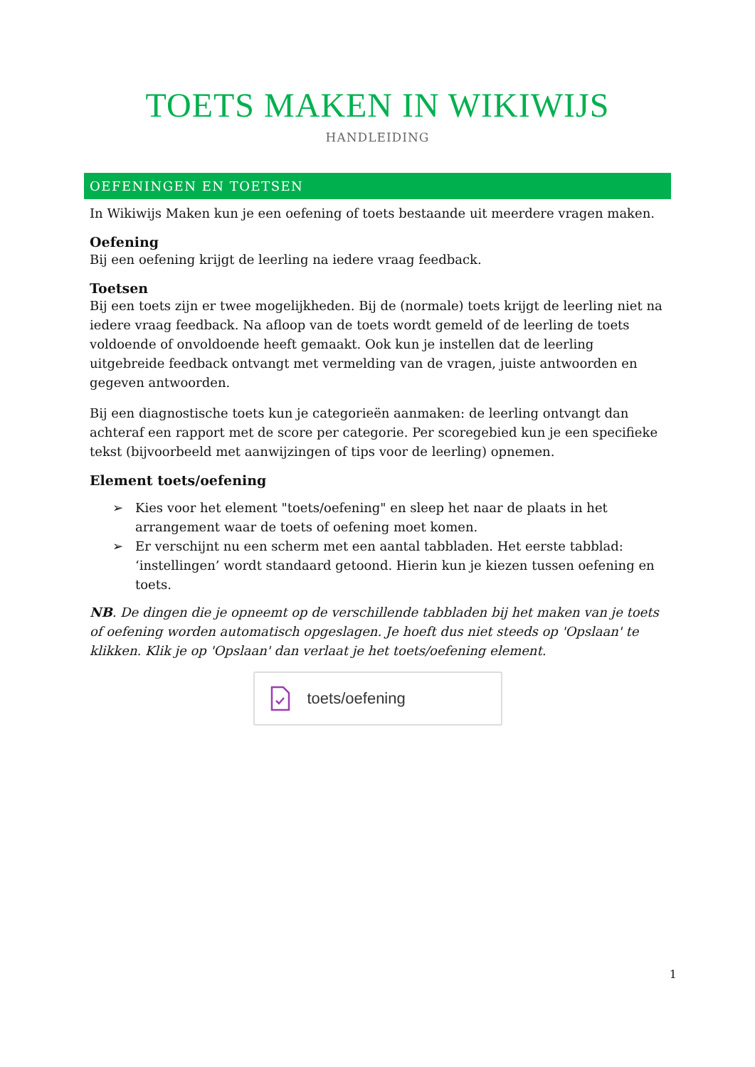TOETS MAKEN IN WIKIWIJS
HANDLEIDING
OEFENINGEN EN TOETSEN
In Wikiwijs Maken kun je een oefening of toets bestaande uit meerdere vragen maken.
Oefening
Bij een oefening krijgt de leerling na iedere vraag feedback.
Toetsen
Bij een toets zijn er twee mogelijkheden. Bij de (normale) toets krijgt de leerling niet na iedere vraag feedback. Na afloop van de toets wordt gemeld of de leerling de toets voldoende of onvoldoende heeft gemaakt. Ook kun je instellen dat de leerling uitgebreide feedback ontvangt met vermelding van de vragen, juiste antwoorden en gegeven antwoorden.
Bij een diagnostische toets kun je categorieën aanmaken: de leerling ontvangt dan achteraf een rapport met de score per categorie. Per scoregebied kun je een specifieke tekst (bijvoorbeeld met aanwijzingen of tips voor de leerling) opnemen.
Element toets/oefening
➢ Kies voor het element "toets/oefening" en sleep het naar de plaats in het arrangement waar de toets of oefening moet komen.
➢ Er verschijnt nu een scherm met een aantal tabbladen. Het eerste tabblad: ‘instellingen’ wordt standaard getoond. Hierin kun je kiezen tussen oefening en toets.
NB. De dingen die je opneemt op de verschillende tabbladen bij het maken van je toets of oefening worden automatisch opgeslagen. Je hoeft dus niet steeds op 'Opslaan' te klikken. Klik je op 'Opslaan' dan verlaat je het toets/oefening element.
toets/oefening
1